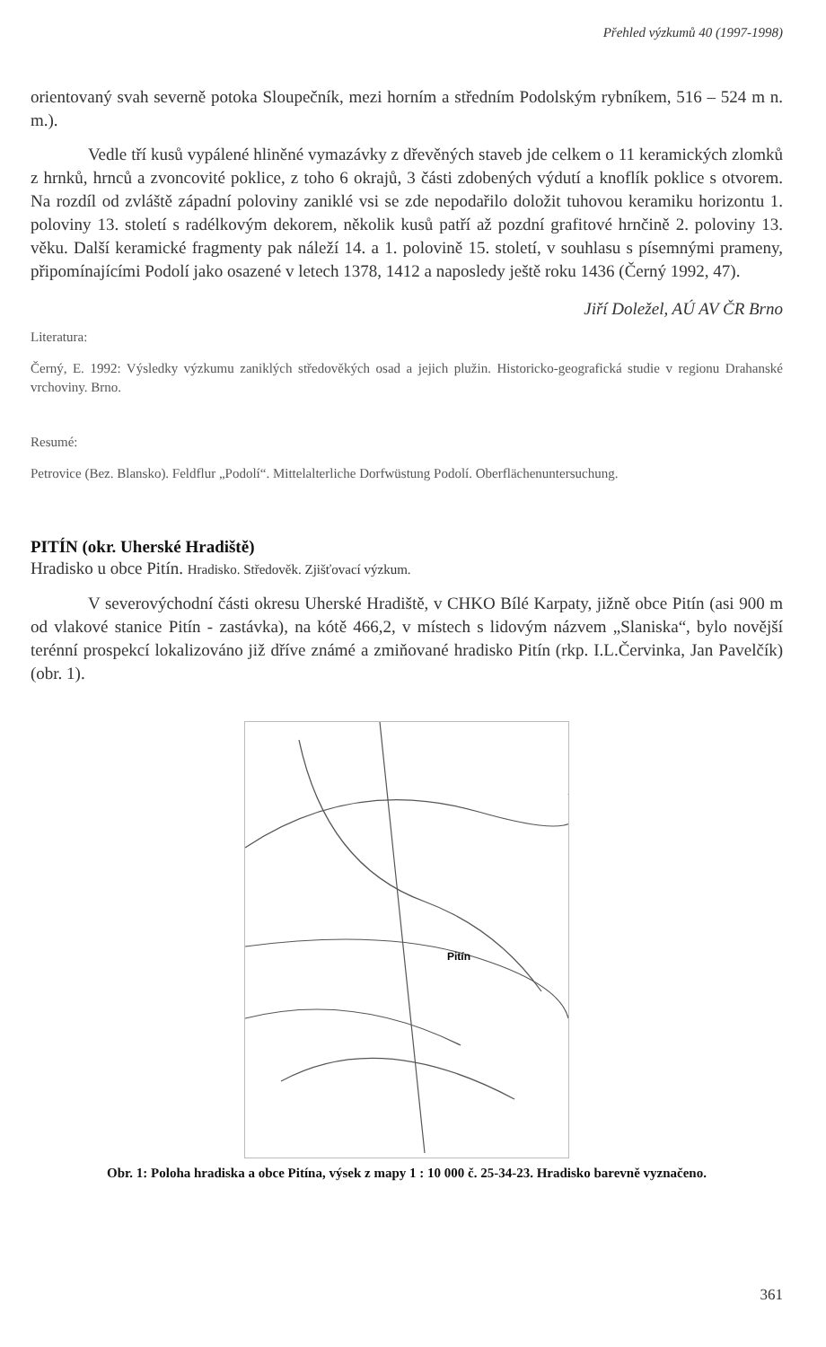Přehled výzkumů 40 (1997-1998)
orientovaný svah severně potoka Sloupečník, mezi horním a středním Podolským rybníkem, 516 – 524 m n. m.).
Vedle tří kusů vypálené hliněné vymazávky z dřevěných staveb jde celkem o 11 keramických zlomků z hrnků, hrnců a zvoncovité poklice, z toho 6 okrajů, 3 části zdobených výdutí a knoflík poklice s otvorem. Na rozdíl od zvláště západní poloviny zaniklé vsi se zde nepodařilo doložit tuhovou keramiku horizontu 1. poloviny 13. století s radélkovým dekorem, několik kusů patří až pozdní grafitové hrnčině 2. poloviny 13. věku. Další keramické fragmenty pak náleží 14. a 1. polovině 15. století, v souhlasu s písemnými prameny, připomínajícími Podolí jako osazené v letech 1378, 1412 a naposledy ještě roku 1436 (Černý 1992, 47).
Jiří Doležel, AÚ AV ČR Brno
Literatura:
Černý, E. 1992: Výsledky výzkumu zaniklých středověkých osad a jejich plužin. Historicko-geografická studie v regionu Drahanské vrchoviny. Brno.
Resumé:
Petrovice (Bez. Blansko). Feldflur „Podolí“. Mittelalterliche Dorfwüstung Podolí. Oberflächenuntersuchung.
PITÍN (okr. Uherské Hradiště)
Hradisko u obce Pitín. Hradisko. Středověk. Zjišťovací výzkum.
V severovýchodní části okresu Uherské Hradiště, v CHKO Bílé Karpaty, jižně obce Pitín (asi 900 m od vlakové stanice Pitín - zastávka), na kótě 466,2, v místech s lidovým názvem „Slaniska“, bylo novější terénní prospekcí lokalizováno již dříve známé a zmiňované hradisko Pitín (rkp. I.L.Červinka, Jan Pavelčík) (obr. 1).
Pitín
Obr. 1: Poloha hradiska a obce Pitína, výsek z mapy 1 : 10 000 č. 25-34-23. Hradisko barevně vyznačeno.
361